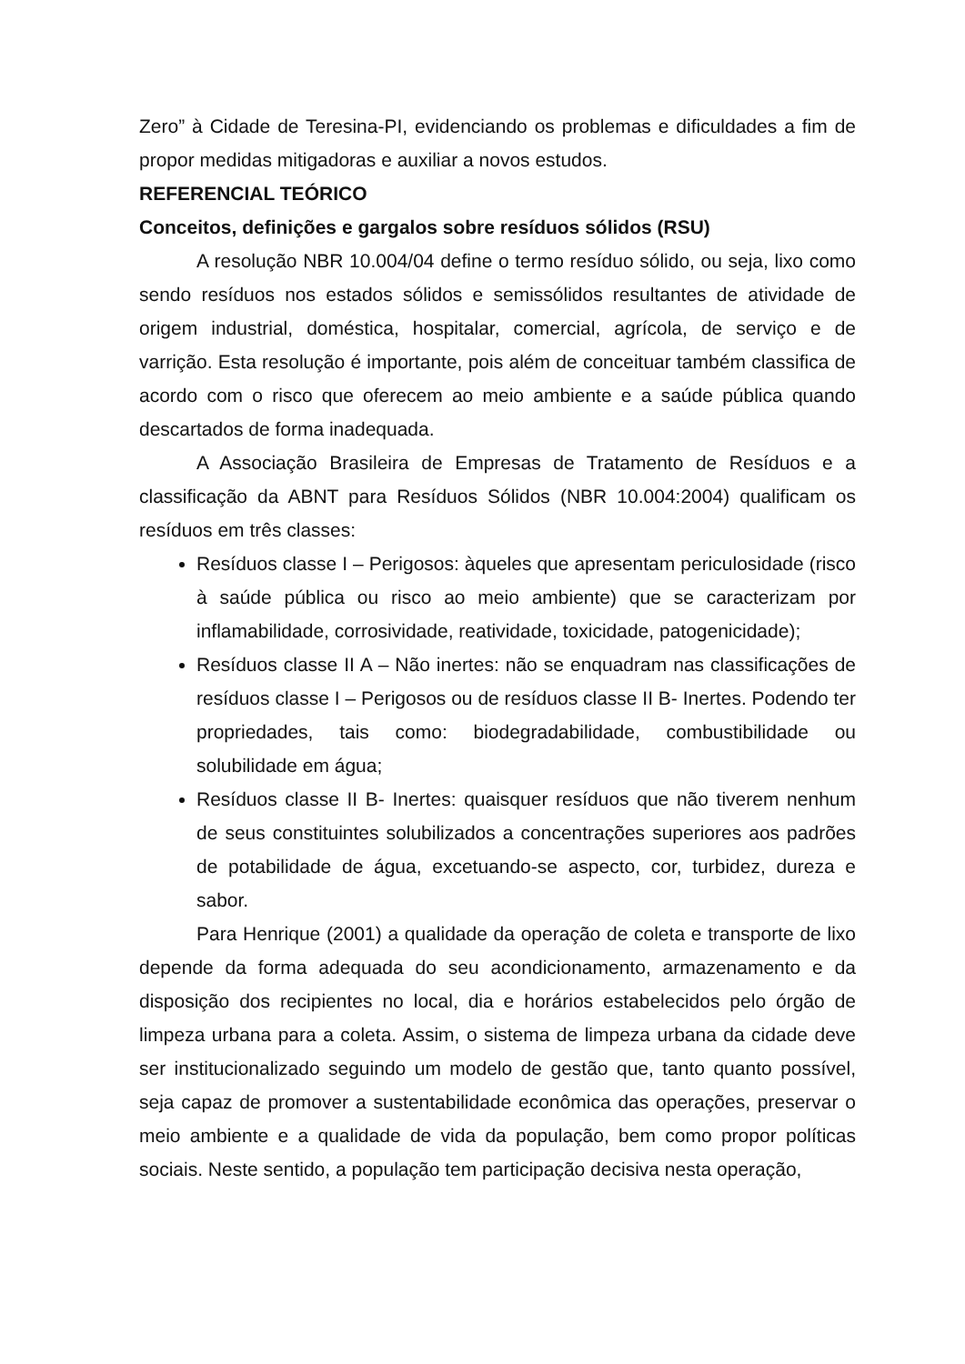Zero” à Cidade de Teresina-PI, evidenciando os problemas e dificuldades a fim de propor medidas mitigadoras e auxiliar a novos estudos.
REFERENCIAL TEÓRICO
Conceitos, definições e gargalos sobre resíduos sólidos (RSU)
A resolução NBR 10.004/04 define o termo resíduo sólido, ou seja, lixo como sendo resíduos nos estados sólidos e semissólidos resultantes de atividade de origem industrial, doméstica, hospitalar, comercial, agrícola, de serviço e de varrição. Esta resolução é importante, pois além de conceituar também classifica de acordo com o risco que oferecem ao meio ambiente e a saúde pública quando descartados de forma inadequada.
A Associação Brasileira de Empresas de Tratamento de Resíduos e a classificação da ABNT para Resíduos Sólidos (NBR 10.004:2004) qualificam os resíduos em três classes:
Resíduos classe I – Perigosos: àqueles que apresentam periculosidade (risco à saúde pública ou risco ao meio ambiente) que se caracterizam por inflamabilidade, corrosividade, reatividade, toxicidade, patogenicidade);
Resíduos classe II A – Não inertes: não se enquadram nas classificações de resíduos classe I – Perigosos ou de resíduos classe II B- Inertes. Podendo ter propriedades, tais como: biodegradabilidade, combustibilidade ou solubilidade em água;
Resíduos classe II B- Inertes: quaisquer resíduos que não tiverem nenhum de seus constituintes solubilizados a concentrações superiores aos padrões de potabilidade de água, excetuando-se aspecto, cor, turbidez, dureza e sabor.
Para Henrique (2001) a qualidade da operação de coleta e transporte de lixo depende da forma adequada do seu acondicionamento, armazenamento e da disposição dos recipientes no local, dia e horários estabelecidos pelo órgão de limpeza urbana para a coleta. Assim, o sistema de limpeza urbana da cidade deve ser institucionalizado seguindo um modelo de gestão que, tanto quanto possível, seja capaz de promover a sustentabilidade econômica das operações, preservar o meio ambiente e a qualidade de vida da população, bem como propor políticas sociais. Neste sentido, a população tem participação decisiva nesta operação,